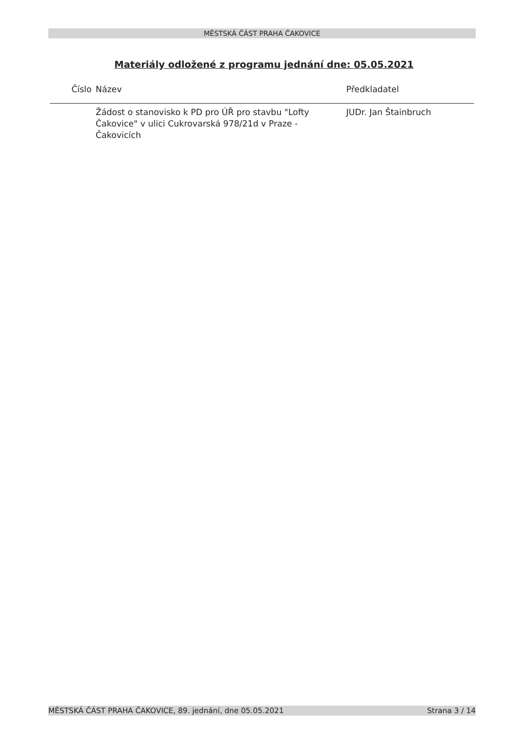MĚSTSKÁ ČÁST PRAHA ČAKOVICE
Materiály odložené z programu jednání dne: 05.05.2021
| Číslo | Název | Předkladatel |
| --- | --- | --- |
| | Žádost o stanovisko k PD pro ÚŘ pro stavbu "Lofty Čakovice" v ulici Cukrovarská 978/21d v Praze - Čakovicích | JUDr. Jan Štainbruch |
MĚSTSKÁ ČÁST PRAHA ČAKOVICE, 89. jednání, dne 05.05.2021 Strana 3 / 14